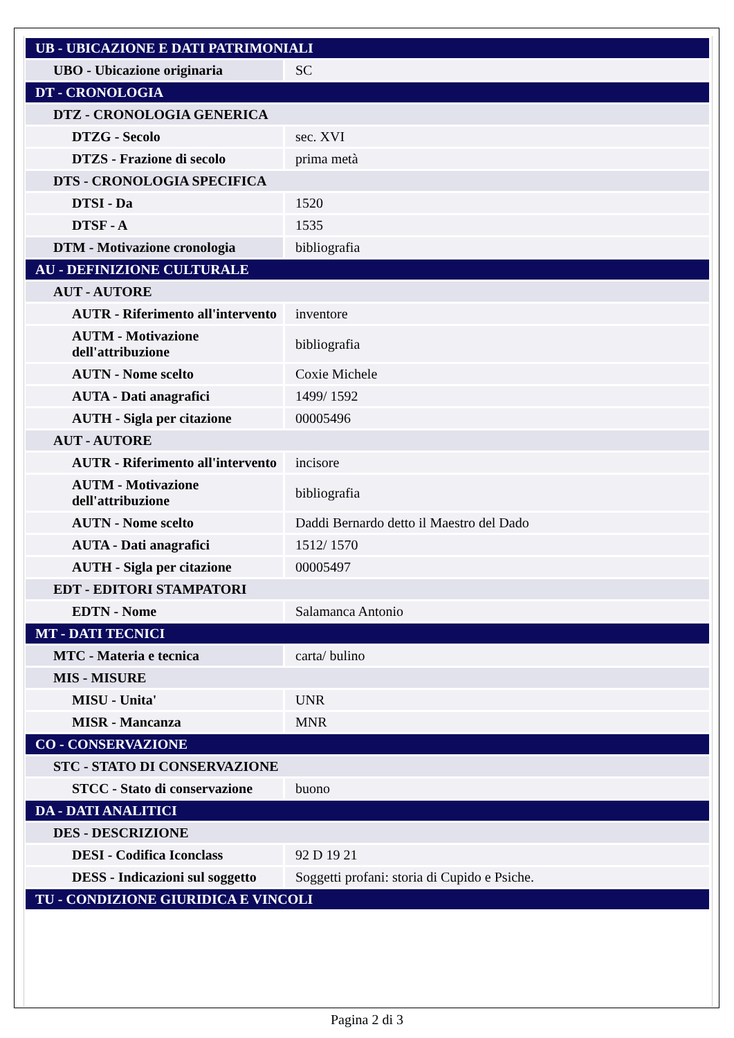| UB - UBICAZIONE E DATI PATRIMONIALI | |
| UBO - Ubicazione originaria | SC |
| DT - CRONOLOGIA | |
| DTZ - CRONOLOGIA GENERICA | |
| DTZG - Secolo | sec. XVI |
| DTZS - Frazione di secolo | prima metà |
| DTS - CRONOLOGIA SPECIFICA | |
| DTSI - Da | 1520 |
| DTSF - A | 1535 |
| DTM - Motivazione cronologia | bibliografia |
| AU - DEFINIZIONE CULTURALE | |
| AUT - AUTORE | |
| AUTR - Riferimento all'intervento | inventore |
| AUTM - Motivazione dell'attribuzione | bibliografia |
| AUTN - Nome scelto | Coxie Michele |
| AUTA - Dati anagrafici | 1499/ 1592 |
| AUTH - Sigla per citazione | 00005496 |
| AUT - AUTORE | |
| AUTR - Riferimento all'intervento | incisore |
| AUTM - Motivazione dell'attribuzione | bibliografia |
| AUTN - Nome scelto | Daddi Bernardo detto il Maestro del Dado |
| AUTA - Dati anagrafici | 1512/ 1570 |
| AUTH - Sigla per citazione | 00005497 |
| EDT - EDITORI STAMPATORI | |
| EDTN - Nome | Salamanca Antonio |
| MT - DATI TECNICI | |
| MTC - Materia e tecnica | carta/ bulino |
| MIS - MISURE | |
| MISU - Unita' | UNR |
| MISR - Mancanza | MNR |
| CO - CONSERVAZIONE | |
| STC - STATO DI CONSERVAZIONE | |
| STCC - Stato di conservazione | buono |
| DA - DATI ANALITICI | |
| DES - DESCRIZIONE | |
| DESI - Codifica Iconclass | 92 D 19 21 |
| DESS - Indicazioni sul soggetto | Soggetti profani: storia di Cupido e Psiche. |
| TU - CONDIZIONE GIURIDICA E VINCOLI | |
Pagina 2 di 3